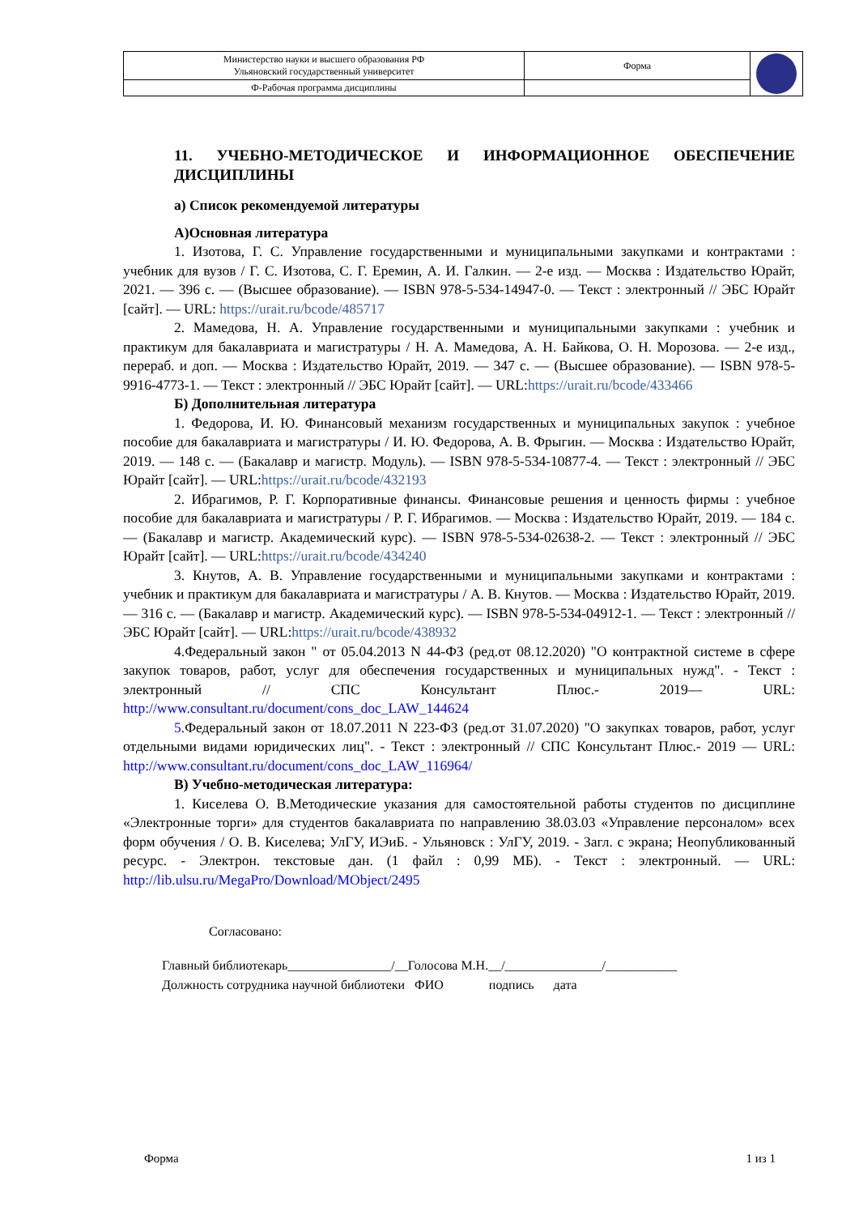| Министерство науки и высшего образования РФ Ульяновский государственный университет | Форма | |
| Ф-Рабочая программа дисциплины | | |
11. УЧЕБНО-МЕТОДИЧЕСКОЕ И ИНФОРМАЦИОННОЕ ОБЕСПЕЧЕНИЕ ДИСЦИПЛИНЫ
а) Список рекомендуемой литературы
А)Основная литература
1. Изотова, Г. С. Управление государственными и муниципальными закупками и контрактами : учебник для вузов / Г. С. Изотова, С. Г. Еремин, А. И. Галкин. — 2-е изд. — Москва : Издательство Юрайт, 2021. — 396 с. — (Высшее образование). — ISBN 978-5-534-14947-0. — Текст : электронный // ЭБС Юрайт [сайт]. — URL: https://urait.ru/bcode/485717
2. Мамедова, Н. А. Управление государственными и муниципальными закупками : учебник и практикум для бакалавриата и магистратуры / Н. А. Мамедова, А. Н. Байкова, О. Н. Морозова. — 2-е изд., перераб. и доп. — Москва : Издательство Юрайт, 2019. — 347 с. — (Высшее образование). — ISBN 978-5-9916-4773-1. — Текст : электронный // ЭБС Юрайт [сайт]. — URL:https://urait.ru/bcode/433466
Б) Дополнительная литература
1. Федорова, И. Ю. Финансовый механизм государственных и муниципальных закупок : учебное пособие для бакалавриата и магистратуры / И. Ю. Федорова, А. В. Фрыгин. — Москва : Издательство Юрайт, 2019. — 148 с. — (Бакалавр и магистр. Модуль). — ISBN 978-5-534-10877-4. — Текст : электронный // ЭБС Юрайт [сайт]. — URL:https://urait.ru/bcode/432193
2. Ибрагимов, Р. Г. Корпоративные финансы. Финансовые решения и ценность фирмы : учебное пособие для бакалавриата и магистратуры / Р. Г. Ибрагимов. — Москва : Издательство Юрайт, 2019. — 184 с. — (Бакалавр и магистр. Академический курс). — ISBN 978-5-534-02638-2. — Текст : электронный // ЭБС Юрайт [сайт]. — URL:https://urait.ru/bcode/434240
3. Кнутов, А. В. Управление государственными и муниципальными закупками и контрактами : учебник и практикум для бакалавриата и магистратуры / А. В. Кнутов. — Москва : Издательство Юрайт, 2019. — 316 с. — (Бакалавр и магистр. Академический курс). — ISBN 978-5-534-04912-1. — Текст : электронный // ЭБС Юрайт [сайт]. — URL:https://urait.ru/bcode/438932
4.Федеральный закон " от 05.04.2013 N 44-ФЗ (ред.от 08.12.2020) "О контрактной системе в сфере закупок товаров, работ, услуг для обеспечения государственных и муниципальных нужд". - Текст : электронный // СПС Консультант Плюс.- 2019— URL: http://www.consultant.ru/document/cons_doc_LAW_144624
5. Федеральный закон от 18.07.2011 N 223-ФЗ (ред.от 31.07.2020) "О закупках товаров, работ, услуг отдельными видами юридических лиц". - Текст : электронный // СПС Консультант Плюс.- 2019 — URL: http://www.consultant.ru/document/cons_doc_LAW_116964/
В) Учебно-методическая литература:
1. Киселева О. В.Методические указания для самостоятельной работы студентов по дисциплине «Электронные торги» для студентов бакалавриата по направлению 38.03.03 «Управление персоналом» всех форм обучения / О. В. Киселева; УлГУ, ИЭиБ. - Ульяновск : УлГУ, 2019. - Загл. с экрана; Неопубликованный ресурс. - Электрон. текстовые дан. (1 файл : 0,99 МБ). - Текст : электронный. — URL: http://lib.ulsu.ru/MegaPro/Download/MObject/2495
Согласовано:
Главный библиотекарь________________/__Голосова М.Н.__/_______________/___________
Должность сотрудника научной библиотеки ФИО подпись дата
Форма 1 из 1